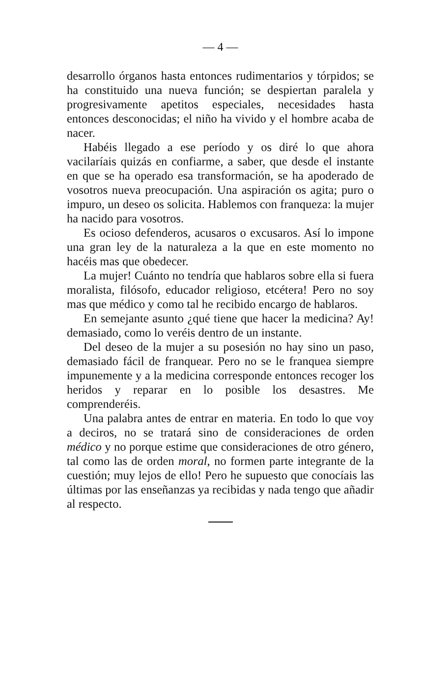— 4 —
desarrollo órganos hasta entonces rudimentarios y tórpidos; se ha constituido una nueva función; se despiertan paralela y progresivamente apetitos especiales, necesidades hasta entonces desconocidas; el niño ha vivido y el hombre acaba de nacer.
Habéis llegado a ese período y os diré lo que ahora vacilaríais quizás en confiarme, a saber, que desde el instante en que se ha operado esa transformación, se ha apoderado de vosotros nueva preocupación. Una aspiración os agita; puro o impuro, un deseo os solicita. Hablemos con franqueza: la mujer ha nacido para vosotros.
Es ocioso defenderos, acusaros o excusaros. Así lo impone una gran ley de la naturaleza a la que en este momento no hacéis mas que obedecer.
La mujer! Cuánto no tendría que hablaros sobre ella si fuera moralista, filósofo, educador religioso, etcétera! Pero no soy mas que médico y como tal he recibido encargo de hablaros.
En semejante asunto ¿qué tiene que hacer la medicina? Ay! demasiado, como lo veréis dentro de un instante.
Del deseo de la mujer a su posesión no hay sino un paso, demasiado fácil de franquear. Pero no se le franquea siempre impunemente y a la medicina corresponde entonces recoger los heridos y reparar en lo posible los desastres. Me comprenderéis.
Una palabra antes de entrar en materia. En todo lo que voy a deciros, no se tratará sino de consideraciones de orden médico y no porque estime que consideraciones de otro género, tal como las de orden moral, no formen parte integrante de la cuestión; muy lejos de ello! Pero he supuesto que conocíais las últimas por las enseñanzas ya recibidas y nada tengo que añadir al respecto.